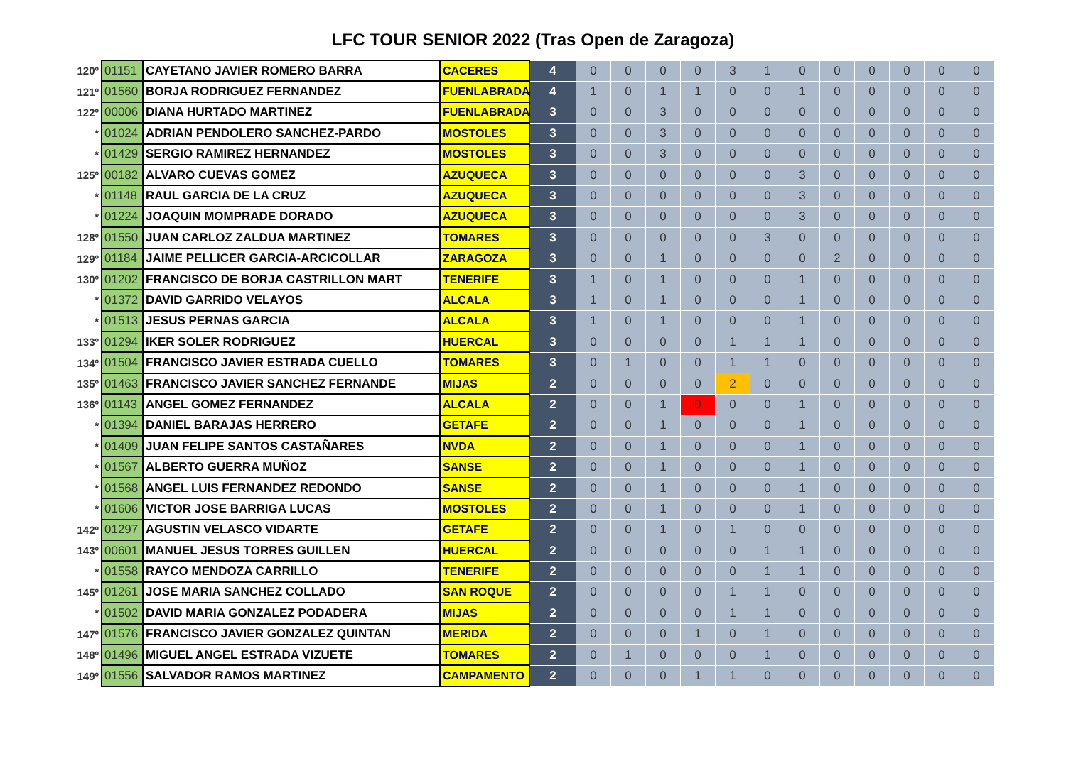LFC TOUR SENIOR 2022 (Tras Open de Zaragoza)
| 120º | 01151 | CAYETANO JAVIER ROMERO BARRA | CACERES | 4 | 0 | 0 | 0 | 0 | 3 | 1 | 0 | 0 | 0 | 0 | 0 | 0 |
| 121º | 01560 | BORJA RODRIGUEZ FERNANDEZ | FUENLABRADA | 4 | 1 | 0 | 1 | 1 | 0 | 0 | 1 | 0 | 0 | 0 | 0 | 0 |
| 122º | 00006 | DIANA HURTADO MARTINEZ | FUENLABRADA | 3 | 0 | 0 | 3 | 0 | 0 | 0 | 0 | 0 | 0 | 0 | 0 | 0 |
| * | 01024 | ADRIAN PENDOLERO SANCHEZ-PARDO | MOSTOLES | 3 | 0 | 0 | 3 | 0 | 0 | 0 | 0 | 0 | 0 | 0 | 0 | 0 |
| * | 01429 | SERGIO RAMIREZ HERNANDEZ | MOSTOLES | 3 | 0 | 0 | 3 | 0 | 0 | 0 | 0 | 0 | 0 | 0 | 0 | 0 |
| 125º | 00182 | ALVARO CUEVAS GOMEZ | AZUQUECA | 3 | 0 | 0 | 0 | 0 | 0 | 0 | 3 | 0 | 0 | 0 | 0 | 0 |
| * | 01148 | RAUL GARCIA DE LA CRUZ | AZUQUECA | 3 | 0 | 0 | 0 | 0 | 0 | 0 | 3 | 0 | 0 | 0 | 0 | 0 |
| * | 01224 | JOAQUIN MOMPRADE DORADO | AZUQUECA | 3 | 0 | 0 | 0 | 0 | 0 | 0 | 3 | 0 | 0 | 0 | 0 | 0 |
| 128º | 01550 | JUAN CARLOZ ZALDUA MARTINEZ | TOMARES | 3 | 0 | 0 | 0 | 0 | 0 | 3 | 0 | 0 | 0 | 0 | 0 | 0 |
| 129º | 01184 | JAIME PELLICER GARCIA-ARCICOLLAR | ZARAGOZA | 3 | 0 | 0 | 1 | 0 | 0 | 0 | 0 | 2 | 0 | 0 | 0 | 0 |
| 130º | 01202 | FRANCISCO DE BORJA CASTRILLON MART | TENERIFE | 3 | 1 | 0 | 1 | 0 | 0 | 0 | 1 | 0 | 0 | 0 | 0 | 0 |
| * | 01372 | DAVID GARRIDO VELAYOS | ALCALA | 3 | 1 | 0 | 1 | 0 | 0 | 0 | 1 | 0 | 0 | 0 | 0 | 0 |
| * | 01513 | JESUS PERNAS GARCIA | ALCALA | 3 | 1 | 0 | 1 | 0 | 0 | 0 | 1 | 0 | 0 | 0 | 0 | 0 |
| 133º | 01294 | IKER SOLER RODRIGUEZ | HUERCAL | 3 | 0 | 0 | 0 | 0 | 1 | 1 | 1 | 0 | 0 | 0 | 0 | 0 |
| 134º | 01504 | FRANCISCO JAVIER ESTRADA CUELLO | TOMARES | 3 | 0 | 1 | 0 | 0 | 1 | 1 | 0 | 0 | 0 | 0 | 0 | 0 |
| 135º | 01463 | FRANCISCO JAVIER SANCHEZ FERNANDE | MIJAS | 2 | 0 | 0 | 0 | 0 | 2 | 0 | 0 | 0 | 0 | 0 | 0 | 0 |
| 136º | 01143 | ANGEL GOMEZ FERNANDEZ | ALCALA | 2 | 0 | 0 | 1 | 0 | 0 | 0 | 1 | 0 | 0 | 0 | 0 | 0 |
| * | 01394 | DANIEL BARAJAS HERRERO | GETAFE | 2 | 0 | 0 | 1 | 0 | 0 | 0 | 1 | 0 | 0 | 0 | 0 | 0 |
| * | 01409 | JUAN FELIPE SANTOS CASTAÑARES | NVDA | 2 | 0 | 0 | 1 | 0 | 0 | 0 | 1 | 0 | 0 | 0 | 0 | 0 |
| * | 01567 | ALBERTO GUERRA MUÑOZ | SANSE | 2 | 0 | 0 | 1 | 0 | 0 | 0 | 1 | 0 | 0 | 0 | 0 | 0 |
| * | 01568 | ANGEL LUIS FERNANDEZ REDONDO | SANSE | 2 | 0 | 0 | 1 | 0 | 0 | 0 | 1 | 0 | 0 | 0 | 0 | 0 |
| * | 01606 | VICTOR JOSE BARRIGA LUCAS | MOSTOLES | 2 | 0 | 0 | 1 | 0 | 0 | 0 | 1 | 0 | 0 | 0 | 0 | 0 |
| 142º | 01297 | AGUSTIN VELASCO VIDARTE | GETAFE | 2 | 0 | 0 | 1 | 0 | 1 | 0 | 0 | 0 | 0 | 0 | 0 | 0 |
| 143º | 00601 | MANUEL JESUS TORRES GUILLEN | HUERCAL | 2 | 0 | 0 | 0 | 0 | 0 | 1 | 1 | 0 | 0 | 0 | 0 | 0 |
| * | 01558 | RAYCO MENDOZA CARRILLO | TENERIFE | 2 | 0 | 0 | 0 | 0 | 0 | 1 | 1 | 0 | 0 | 0 | 0 | 0 |
| 145º | 01261 | JOSE MARIA SANCHEZ COLLADO | SAN ROQUE | 2 | 0 | 0 | 0 | 0 | 1 | 1 | 0 | 0 | 0 | 0 | 0 | 0 |
| * | 01502 | DAVID MARIA GONZALEZ PODADERA | MIJAS | 2 | 0 | 0 | 0 | 0 | 1 | 1 | 0 | 0 | 0 | 0 | 0 | 0 |
| 147º | 01576 | FRANCISCO JAVIER GONZALEZ QUINTAN | MERIDA | 2 | 0 | 0 | 0 | 1 | 0 | 1 | 0 | 0 | 0 | 0 | 0 | 0 |
| 148º | 01496 | MIGUEL ANGEL ESTRADA VIZUETE | TOMARES | 2 | 0 | 1 | 0 | 0 | 0 | 1 | 0 | 0 | 0 | 0 | 0 | 0 |
| 149º | 01556 | SALVADOR RAMOS MARTINEZ | CAMPAMENTO | 2 | 0 | 0 | 0 | 1 | 1 | 0 | 0 | 0 | 0 | 0 | 0 | 0 |